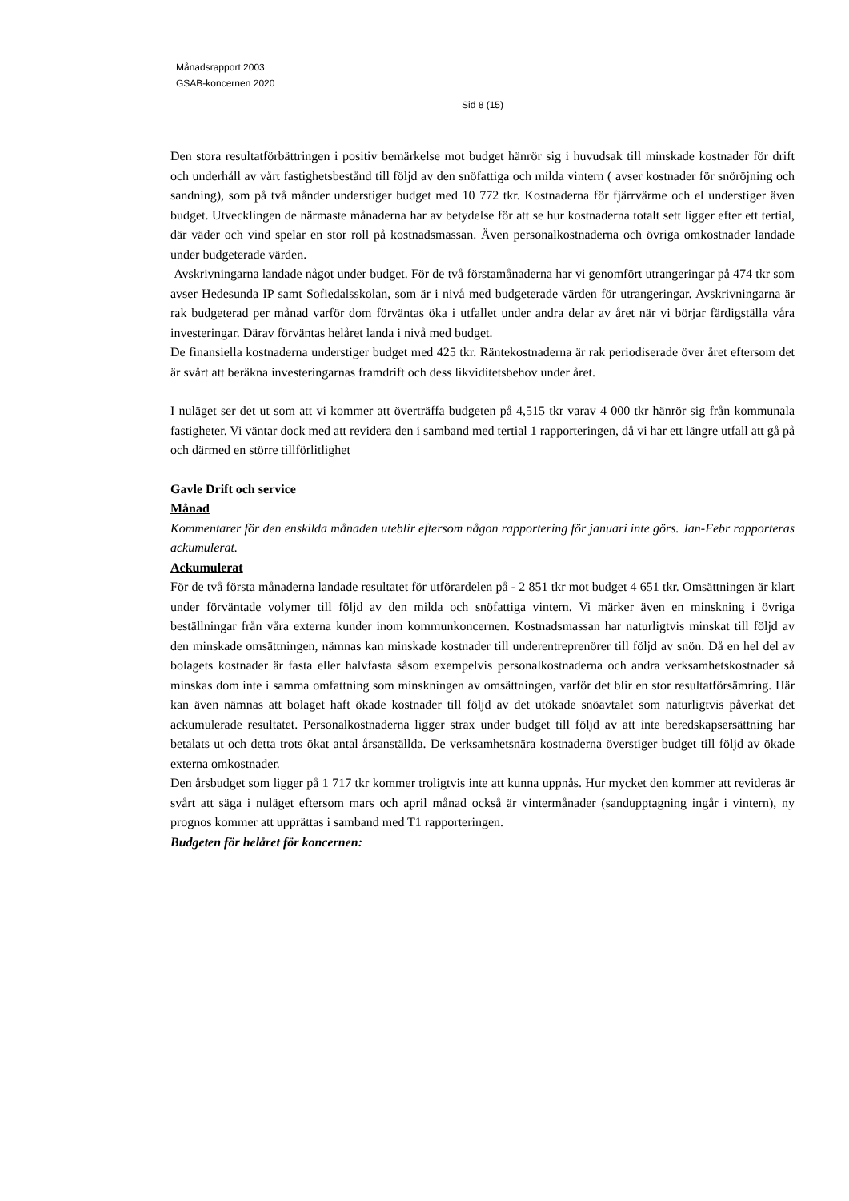Månadsrapport 2003
GSAB-koncernen 2020
Sid 8 (15)
Den stora resultatförbättringen i positiv bemärkelse mot budget hänrör sig i huvudsak till minskade kostnader för drift och underhåll av vårt fastighetsbestånd till följd av den snöfattiga och milda vintern ( avser kostnader för snöröjning och sandning), som på två månder understiger budget med 10 772 tkr. Kostnaderna för fjärrvärme och el understiger även budget. Utvecklingen de närmaste månaderna har av betydelse för att se hur kostnaderna totalt sett ligger efter ett tertial, där väder och vind spelar en stor roll på kostnadsmassan. Även personalkostnaderna och övriga omkostnader landade under budgeterade värden.
Avskrivningarna landade något under budget. För de två förstamånaderna har vi genomfört utrangeringar på 474 tkr som avser Hedesunda IP samt Sofiedalsskolan, som är i nivå med budgeterade värden för utrangeringar. Avskrivningarna är rak budgeterad per månad varför dom förväntas öka i utfallet under andra delar av året när vi börjar färdigställa våra investeringar. Därav förväntas helåret landa i nivå med budget.
De finansiella kostnaderna understiger budget med 425 tkr. Räntekostnaderna är rak periodiserade över året eftersom det är svårt att beräkna investeringarnas framdrift och dess likviditetsbehov under året.
I nuläget ser det ut som att vi kommer att överträffa budgeten på 4,515 tkr varav 4 000 tkr hänrör sig från kommunala fastigheter. Vi väntar dock med att revidera den i samband med tertial 1 rapporteringen, då vi har ett längre utfall att gå på och därmed en större tillförlitlighet
Gavle Drift och service
Månad
Kommentarer för den enskilda månaden uteblir eftersom någon rapportering för januari inte görs. Jan-Febr rapporteras ackumulerat.
Ackumulerat
För de två första månaderna landade resultatet för utförardelen på - 2 851 tkr mot budget 4 651 tkr. Omsättningen är klart under förväntade volymer till följd av den milda och snöfattiga vintern. Vi märker även en minskning i övriga beställningar från våra externa kunder inom kommunkoncernen. Kostnadsmassan har naturligtvis minskat till följd av den minskade omsättningen, nämnas kan minskade kostnader till underentreprenörer till följd av snön. Då en hel del av bolagets kostnader är fasta eller halvfasta såsom exempelvis personalkostnaderna och andra verksamhetskostnader så minskas dom inte i samma omfattning som minskningen av omsättningen, varför det blir en stor resultatförsämring. Här kan även nämnas att bolaget haft ökade kostnader till följd av det utökade snöavtalet som naturligtvis påverkat det ackumulerade resultatet. Personalkostnaderna ligger strax under budget till följd av att inte beredskapsersättning har betalats ut och detta trots ökat antal årsanställda. De verksamhetsnära kostnaderna överstiger budget till följd av ökade externa omkostnader.
Den årsbudget som ligger på 1 717 tkr kommer troligtvis inte att kunna uppnås. Hur mycket den kommer att revideras är svårt att säga i nuläget eftersom mars och april månad också är vintermånader (sandupptagning ingår i vintern), ny prognos kommer att upprättas i samband med T1 rapporteringen.
Budgeten för helåret för koncernen: